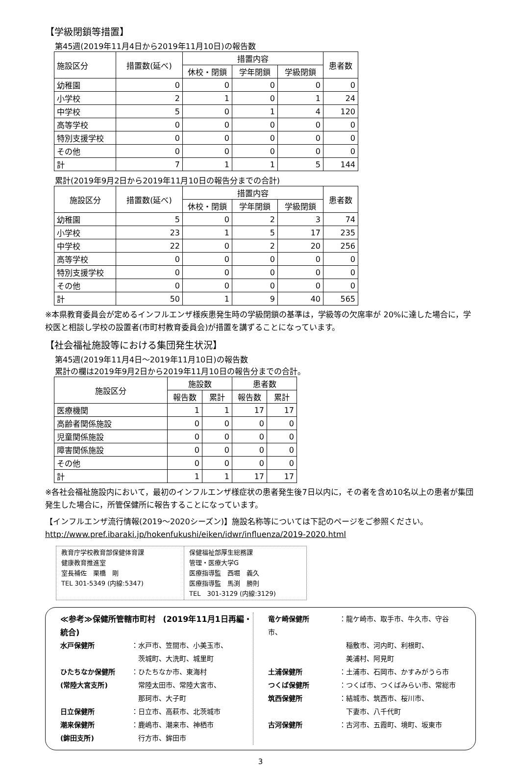【学級閉鎖等措置】
第45週(2019年11月4日から2019年11月10日)の報告数
| 施設区分 | 措置数(延べ) | 措置内容 | | | 患者数 |
| --- | --- | --- | --- | --- | --- |
| | | 休校・閉鎖 | 学年閉鎖 | 学級閉鎖 | |
| 幼稚園 | 0 | 0 | 0 | 0 | 0 |
| 小学校 | 2 | 1 | 0 | 1 | 24 |
| 中学校 | 5 | 0 | 1 | 4 | 120 |
| 高等学校 | 0 | 0 | 0 | 0 | 0 |
| 特別支援学校 | 0 | 0 | 0 | 0 | 0 |
| その他 | 0 | 0 | 0 | 0 | 0 |
| 計 | 7 | 1 | 1 | 5 | 144 |
累計(2019年9月2日から2019年11月10日の報告分までの合計)
| 施設区分 | 措置数(延べ) | 措置内容 | | | 患者数 |
| --- | --- | --- | --- | --- | --- |
| | | 休校・閉鎖 | 学年閉鎖 | 学級閉鎖 | |
| 幼稚園 | 5 | 0 | 2 | 3 | 74 |
| 小学校 | 23 | 1 | 5 | 17 | 235 |
| 中学校 | 22 | 0 | 2 | 20 | 256 |
| 高等学校 | 0 | 0 | 0 | 0 | 0 |
| 特別支援学校 | 0 | 0 | 0 | 0 | 0 |
| その他 | 0 | 0 | 0 | 0 | 0 |
| 計 | 50 | 1 | 9 | 40 | 565 |
※本県教育委員会が定めるインフルエンザ様疾患発生時の学級閉鎖の基準は，学級等の欠席率が 20%に達した場合に，学校医と相談し学校の設置者(市町村教育委員会)が措置を講ずることになっています。
【社会福祉施設等における集団発生状況】
第45週(2019年11月4日～2019年11月10日)の報告数
累計の欄は2019年9月2日から2019年11月10日の報告分までの合計。
| 施設区分 | 施設数 | | 患者数 | |
| --- | --- | --- | --- | --- |
| | 報告数 | 累計 | 報告数 | 累計 |
| 医療機関 | 1 | 1 | 17 | 17 |
| 高齢者関係施設 | 0 | 0 | 0 | 0 |
| 児童関係施設 | 0 | 0 | 0 | 0 |
| 障害関係施設 | 0 | 0 | 0 | 0 |
| その他 | 0 | 0 | 0 | 0 |
| 計 | 1 | 1 | 17 | 17 |
※各社会福祉施設内において，最初のインフルエンザ様症状の患者発生後7日以内に，その者を含め10名以上の患者が集団発生した場合に，所管保健所に報告することになっています。
【インフルエンザ流行情報(2019～2020シーズン)】施設名称等については下記のページをご参照ください。
http://www.pref.ibaraki.jp/hokenfukushi/eiken/idwr/influenza/2019-2020.html
教育庁学校教育部保健体育課
健康教育推進室
室長補佐　栗橋　剛
TEL 301-5349 (内線:5347)
保健福祉部厚生総務課
管理・医療大学G
医療指導監　西堀　義久
医療指導監　馬渕　勝則
TEL　301-3129 (内線:3129)
≪参考≫保健所管轄市町村　(2019年11月1日再編・統合)
水戸保健所 ：水戸市、笠間市、小美玉市、
　茨城町、大洗町、城里町
ひたちなか保健所 ：ひたちなか市、東海村
(常陸大宮支所)　常陸太田市、常陸大宮市、
　那珂市、大子町
日立保健所 ：日立市、高萩市、北茨城市
潮来保健所 ：鹿嶋市、潮来市、神栖市
(鉾田支所)　行方市、鉾田市
竜ケ崎保健所 ：龍ケ崎市、取手市、牛久市、守谷市、
　稲敷市、河内町、利根町、
　美浦村、阿見町
土浦保健所 ：土浦市、石岡市、かすみがうら市
つくば保健所 ：つくば市、つくばみらい市、常総市
筑西保健所 ：結城市、筑西市、桜川市、
　下妻市、八千代町
古河保健所 ：古河市、五霞町、境町、坂東市
3